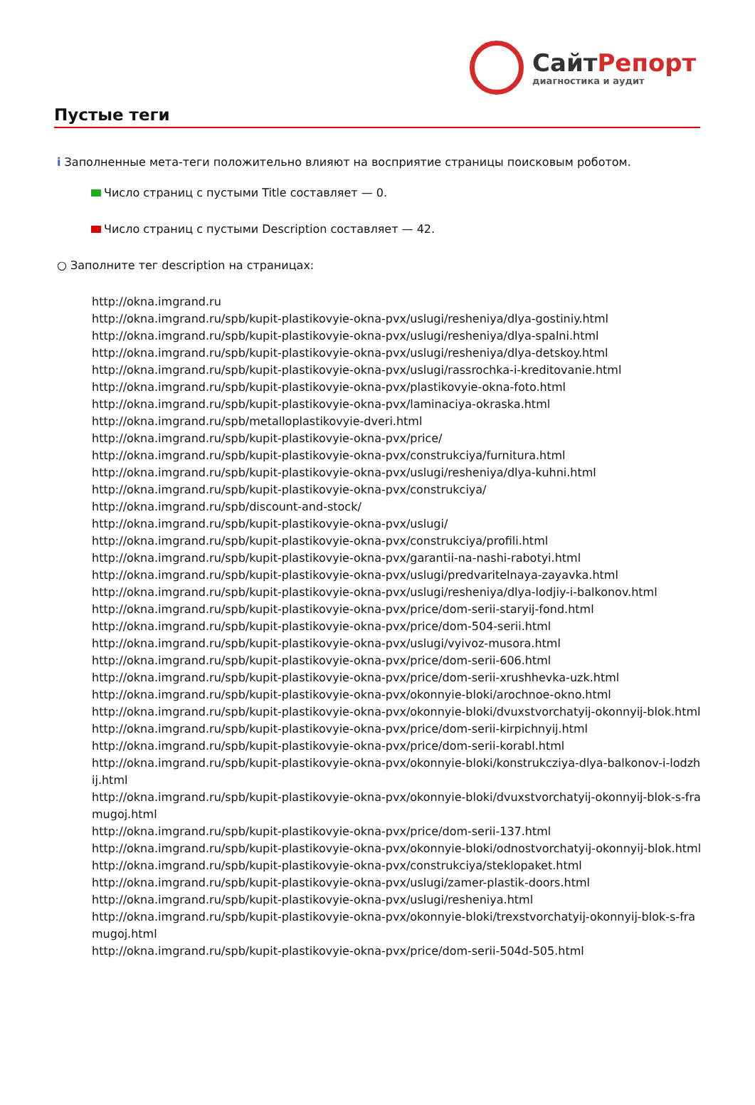СайтРепорт
диагностика и аудит
Пустые теги
i Заполненные мета-теги положительно влияют на восприятие страницы поисковым роботом.
Число страниц с пустыми Title составляет — 0.
Число страниц с пустыми Description составляет — 42.
○ Заполните тег description на страницах:
http://okna.imgrand.ru
http://okna.imgrand.ru/spb/kupit-plastikovyie-okna-pvx/uslugi/resheniya/dlya-gostiniy.html
http://okna.imgrand.ru/spb/kupit-plastikovyie-okna-pvx/uslugi/resheniya/dlya-spalni.html
http://okna.imgrand.ru/spb/kupit-plastikovyie-okna-pvx/uslugi/resheniya/dlya-detskoy.html
http://okna.imgrand.ru/spb/kupit-plastikovyie-okna-pvx/uslugi/rassrochka-i-kreditovanie.html
http://okna.imgrand.ru/spb/kupit-plastikovyie-okna-pvx/plastikovyie-okna-foto.html
http://okna.imgrand.ru/spb/kupit-plastikovyie-okna-pvx/laminaciya-okraska.html
http://okna.imgrand.ru/spb/metalloplastikovyie-dveri.html
http://okna.imgrand.ru/spb/kupit-plastikovyie-okna-pvx/price/
http://okna.imgrand.ru/spb/kupit-plastikovyie-okna-pvx/construkciya/furnitura.html
http://okna.imgrand.ru/spb/kupit-plastikovyie-okna-pvx/uslugi/resheniya/dlya-kuhni.html
http://okna.imgrand.ru/spb/kupit-plastikovyie-okna-pvx/construkciya/
http://okna.imgrand.ru/spb/discount-and-stock/
http://okna.imgrand.ru/spb/kupit-plastikovyie-okna-pvx/uslugi/
http://okna.imgrand.ru/spb/kupit-plastikovyie-okna-pvx/construkciya/profili.html
http://okna.imgrand.ru/spb/kupit-plastikovyie-okna-pvx/garantii-na-nashi-rabotyi.html
http://okna.imgrand.ru/spb/kupit-plastikovyie-okna-pvx/uslugi/predvaritelnaya-zayavka.html
http://okna.imgrand.ru/spb/kupit-plastikovyie-okna-pvx/uslugi/resheniya/dlya-lodjiy-i-balkonov.html
http://okna.imgrand.ru/spb/kupit-plastikovyie-okna-pvx/price/dom-serii-staryij-fond.html
http://okna.imgrand.ru/spb/kupit-plastikovyie-okna-pvx/price/dom-504-serii.html
http://okna.imgrand.ru/spb/kupit-plastikovyie-okna-pvx/uslugi/vyivoz-musora.html
http://okna.imgrand.ru/spb/kupit-plastikovyie-okna-pvx/price/dom-serii-606.html
http://okna.imgrand.ru/spb/kupit-plastikovyie-okna-pvx/price/dom-serii-xrushhevka-uzk.html
http://okna.imgrand.ru/spb/kupit-plastikovyie-okna-pvx/okonnyie-bloki/arochnoe-okno.html
http://okna.imgrand.ru/spb/kupit-plastikovyie-okna-pvx/okonnyie-bloki/dvuxstvorchatyij-okonnyij-blok.html
http://okna.imgrand.ru/spb/kupit-plastikovyie-okna-pvx/price/dom-serii-kirpichnyij.html
http://okna.imgrand.ru/spb/kupit-plastikovyie-okna-pvx/price/dom-serii-korabl.html
http://okna.imgrand.ru/spb/kupit-plastikovyie-okna-pvx/okonnyie-bloki/konstrukcziya-dlya-balkonov-i-lodzhij.html
http://okna.imgrand.ru/spb/kupit-plastikovyie-okna-pvx/okonnyie-bloki/dvuxstvorchatyij-okonnyij-blok-s-framugoj.html
http://okna.imgrand.ru/spb/kupit-plastikovyie-okna-pvx/price/dom-serii-137.html
http://okna.imgrand.ru/spb/kupit-plastikovyie-okna-pvx/okonnyie-bloki/odnostvorchatyij-okonnyij-blok.html
http://okna.imgrand.ru/spb/kupit-plastikovyie-okna-pvx/construkciya/steklopaket.html
http://okna.imgrand.ru/spb/kupit-plastikovyie-okna-pvx/uslugi/zamer-plastik-doors.html
http://okna.imgrand.ru/spb/kupit-plastikovyie-okna-pvx/uslugi/resheniya.html
http://okna.imgrand.ru/spb/kupit-plastikovyie-okna-pvx/okonnyie-bloki/trexstvorchatyij-okonnyij-blok-s-framugoj.html
http://okna.imgrand.ru/spb/kupit-plastikovyie-okna-pvx/price/dom-serii-504d-505.html